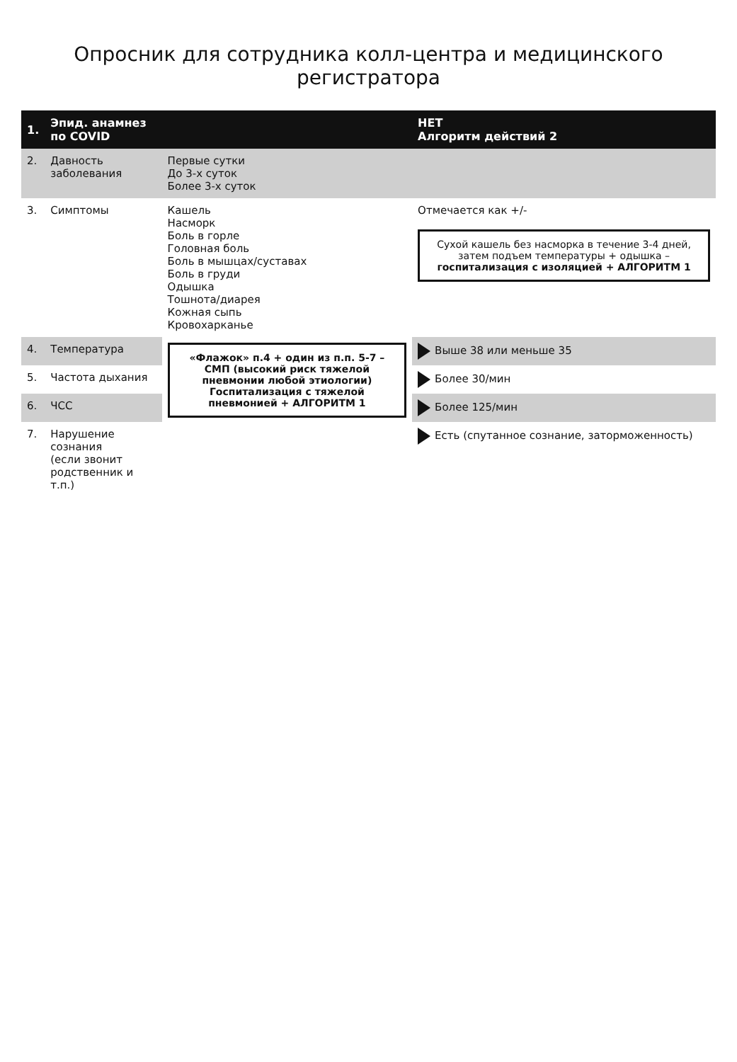Опросник для сотрудника колл-центра и медицинского регистратора
| 1. | Эпид. анамнез по COVID | | НЕТ Алгоритм действий 2 |
| --- | --- | --- | --- |
| 2. | Давность заболевания | Первые сутки До 3-х суток Более 3-х суток | |
| 3. | Симптомы | Кашель Насморк Боль в горле Головная боль Боль в мышцах/суставах Боль в груди Одышка Тошнота/диарея Кожная сыпь Кровохарканье | Отмечается как +/- Сухой кашель без насморка в течение 3-4 дней, затем подъем температуры + одышка – госпитализация с изоляцией + АЛГОРИТМ 1 |
| 4. | Температура | «Флажок» п.4 + один из п.п. 5-7 – СМП (высокий риск тяжелой пневмонии любой этиологии) Госпитализация с тяжелой пневмонией + АЛГОРИТМ 1 | Выше 38 или меньше 35 |
| 5. | Частота дыхания | | Более 30/мин |
| 6. | ЧСС | | Более 125/мин |
| 7. | Нарушение сознания (если звонит родственник и т.п.) | | Есть (спутанное сознание, заторможенность) |